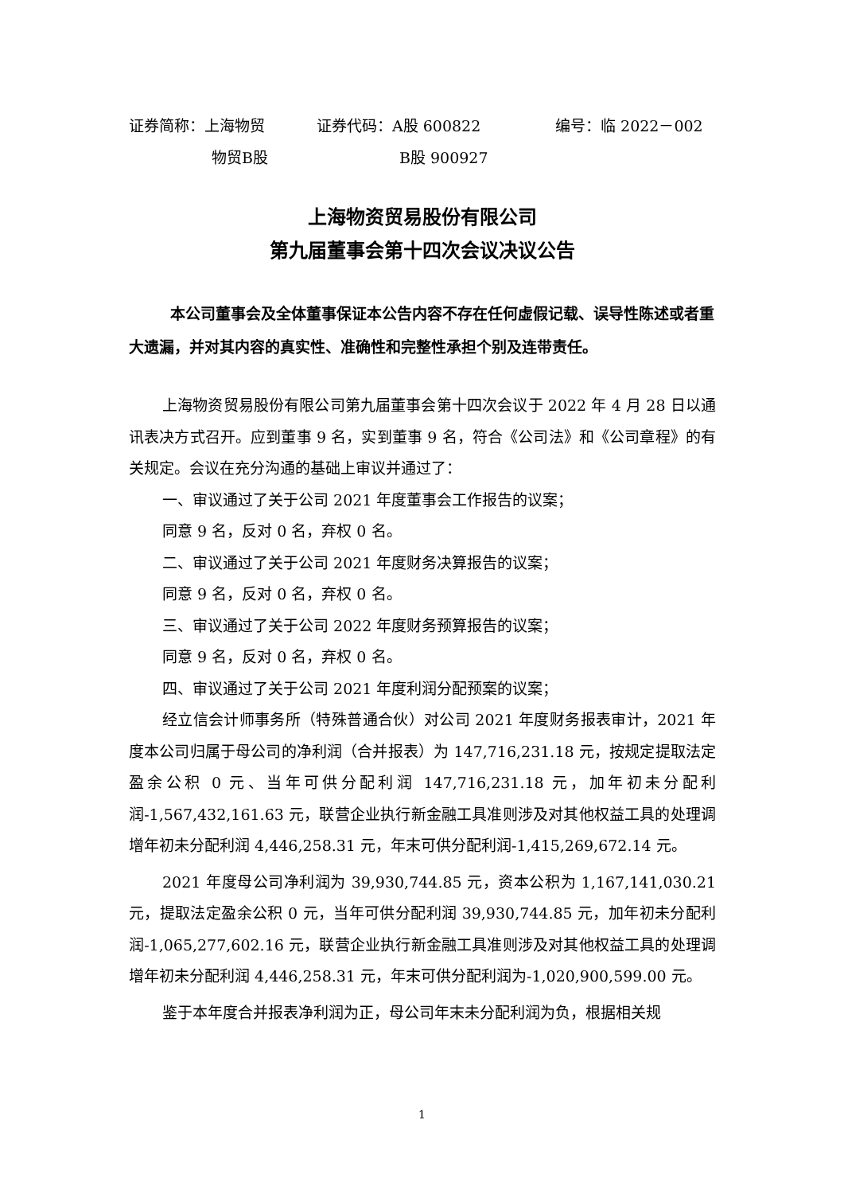证券简称：上海物贸 证券代码：A股 600822 编号：临 2022－002
物贸B股 B股 900927
上海物资贸易股份有限公司
第九届董事会第十四次会议决议公告
本公司董事会及全体董事保证本公告内容不存在任何虚假记载、误导性陈述或者重大遗漏，并对其内容的真实性、准确性和完整性承担个别及连带责任。
上海物资贸易股份有限公司第九届董事会第十四次会议于 2022 年 4 月 28 日以通讯表决方式召开。应到董事 9 名，实到董事 9 名，符合《公司法》和《公司章程》的有关规定。会议在充分沟通的基础上审议并通过了：
一、审议通过了关于公司 2021 年度董事会工作报告的议案；
同意 9 名，反对 0 名，弃权 0 名。
二、审议通过了关于公司 2021 年度财务决算报告的议案；
同意 9 名，反对 0 名，弃权 0 名。
三、审议通过了关于公司 2022 年度财务预算报告的议案；
同意 9 名，反对 0 名，弃权 0 名。
四、审议通过了关于公司 2021 年度利润分配预案的议案；
经立信会计师事务所（特殊普通合伙）对公司 2021 年度财务报表审计，2021 年度本公司归属于母公司的净利润（合并报表）为 147,716,231.18 元，按规定提取法定盈余公积 0 元、当年可供分配利润 147,716,231.18 元，加年初未分配利润-1,567,432,161.63 元，联营企业执行新金融工具准则涉及对其他权益工具的处理调增年初未分配利润 4,446,258.31 元，年末可供分配利润-1,415,269,672.14 元。
2021 年度母公司净利润为 39,930,744.85 元，资本公积为 1,167,141,030.21 元，提取法定盈余公积 0 元，当年可供分配利润 39,930,744.85 元，加年初未分配利润-1,065,277,602.16 元，联营企业执行新金融工具准则涉及对其他权益工具的处理调增年初未分配利润 4,446,258.31 元，年末可供分配利润为-1,020,900,599.00 元。
鉴于本年度合并报表净利润为正，母公司年末未分配利润为负，根据相关规
1